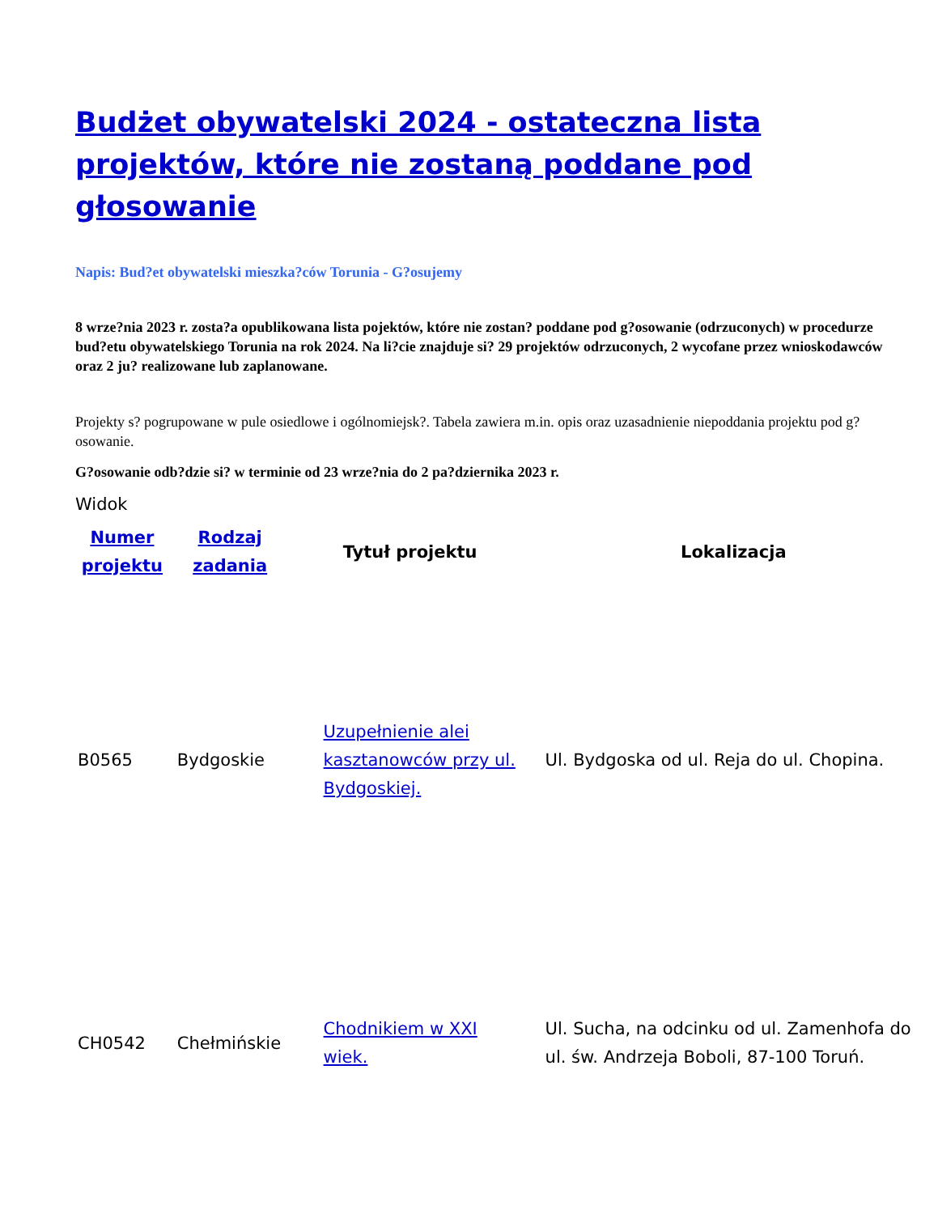Budżet obywatelski 2024 - ostateczna lista projektów, które nie zostaną poddane pod głosowanie
Napis: Bud?et obywatelski mieszka?ców Torunia - G?osujemy
8 wrze?nia 2023 r. zosta?a opublikowana lista pojektów, które nie zostan? poddane pod g?osowanie (odrzuconych) w procedurze bud?etu obywatelskiego Torunia na rok 2024. Na li?cie znajduje si? 29 projektów odrzuconych, 2 wycofane przez wnioskodawców oraz 2 ju? realizowane lub zaplanowane.
Projekty s? pogrupowane w pule osiedlowe i ogólnomiejsk?. Tabela zawiera m.in. opis oraz uzasadnienie niepoddania projektu pod g?osowanie.
G?osowanie odb?dzie si? w terminie od 23 wrze?nia do 2 pa?dziernika 2023 r.
Widok
| Numer projektu | Rodzaj zadania | Tytuł projektu | Lokalizacja |
| --- | --- | --- | --- |
| B0565 | Bydgoskie | Uzupełnienie alei kasztanowców przy ul. Bydgoskiej. | Ul. Bydgoska od ul. Reja do ul. Chopina. |
| CH0542 | Chełmińskie | Chodnikiem w XXI wiek. | Ul. Sucha, na odcinku od ul. Zamenhofa do ul. św. Andrzeja Boboli, 87-100 Toruń. |